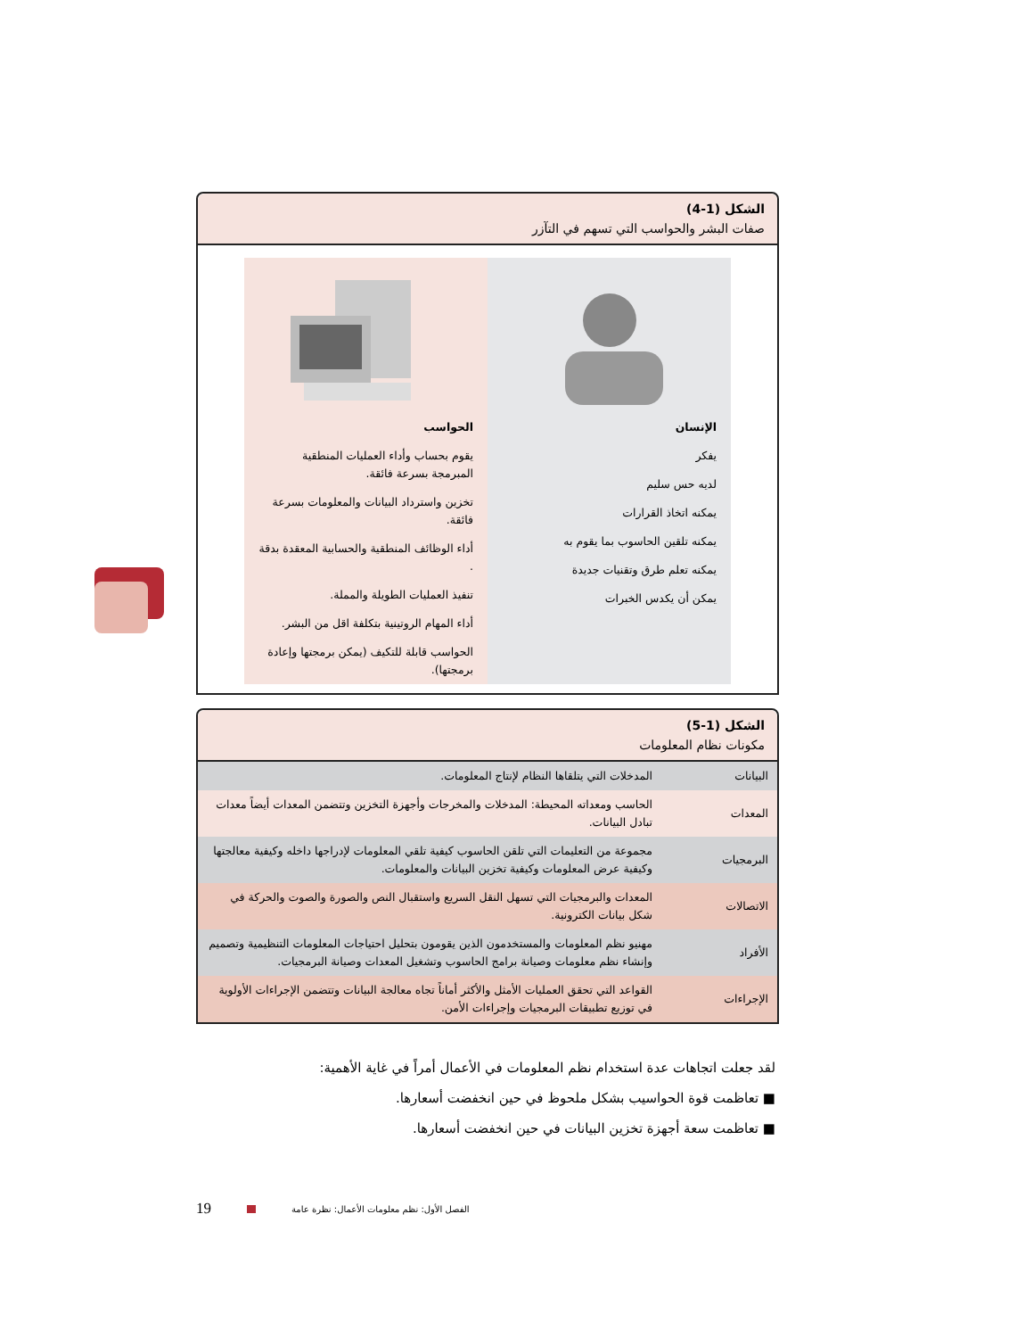الشكل (1-4)
صفات البشر والحواسب التي تسهم في التآزر
الإنسان
يفكر
لديه حس سليم
يمكنه اتخاذ القرارات
يمكنه تلقين الحاسوب بما يقوم به
يمكنه تعلم طرق وتقنيات جديدة
يمكن أن يكدس الخبرات
الحواسب
يقوم بحساب وأداء العمليات المنطقية المبرمجة بسرعة فائقة.
تخزين واسترداد البيانات والمعلومات بسرعة فائقة.
أداء الوظائف المنطقية والحسابية المعقدة بدقة .
تنفيذ العمليات الطويلة والمملة.
أداء المهام الروتينية بتكلفة اقل من البشر.
الحواسب قابلة للتكيف (يمكن برمجتها وإعادة برمجتها).
الشكل (1-5)
مكونات نظام المعلومات
| البيانات | المدخلات التي يتلقاها النظام لإنتاج المعلومات. |
| المعدات | الحاسب ومعداته المحيطة: المدخلات والمخرجات وأجهزة التخزين وتتضمن المعدات أيضاً معدات تبادل البيانات. |
| البرمجيات | مجموعة من التعليمات التي تلقن الحاسوب كيفية تلقي المعلومات لإدراجها داخله وكيفية معالجتها وكيفية عرض المعلومات وكيفية تخزين البيانات والمعلومات. |
| الاتصالات | المعدات والبرمجيات التي تسهل النقل السريع واستقبال النص والصورة والصوت والحركة في شكل بيانات الكترونية. |
| الأفراد | مهنيو نظم المعلومات والمستخدمون الذين يقومون بتحليل احتياجات المعلومات التنظيمية وتصميم وإنشاء نظم معلومات وصيانة برامج الحاسوب وتشغيل المعدات وصيانة البرمجيات. |
| الإجراءات | القواعد التي تحقق العمليات الأمثل والأكثر أماناً تجاه معالجة البيانات وتتضمن الإجراءات الأولوية في توزيع تطبيقات البرمجيات وإجراءات الأمن. |
لقد جعلت اتجاهات عدة استخدام نظم المعلومات في الأعمال أمراً في غاية الأهمية:
■ تعاظمت قوة الحواسيب بشكل ملحوظ في حين انخفضت أسعارها.
■ تعاظمت سعة أجهزة تخزين البيانات في حين انخفضت أسعارها.
19 الفصل الأول: نظم معلومات الأعمال: نظرة عامة